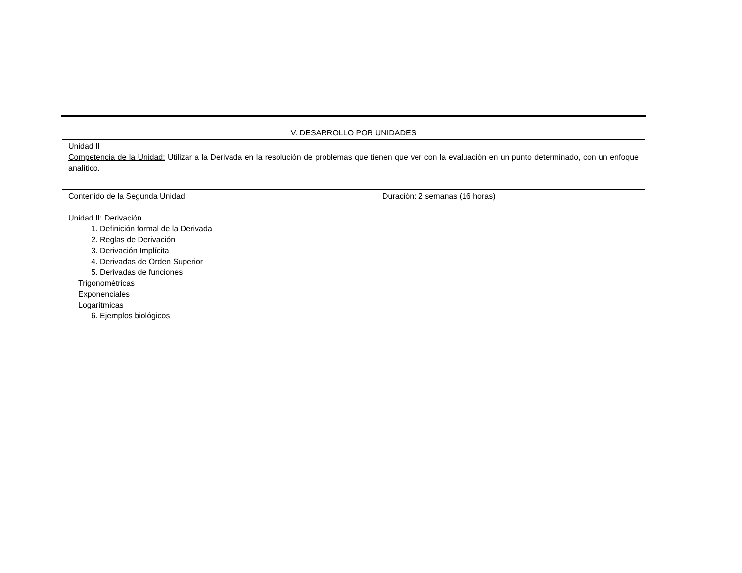| V. DESARROLLO POR UNIDADES |
| Unidad II Competencia de la Unidad: Utilizar a la Derivada en la resolución de problemas que tienen que ver con la evaluación en un punto determinado, con un enfoque analítico. |
| Contenido de la Segunda Unidad Duración: 2 semanas (16 horas) Unidad II: Derivación 1. Definición formal de la Derivada 2. Reglas de Derivación 3. Derivación Implícita 4. Derivadas de Orden Superior 5. Derivadas de funciones Trigonométricas Exponenciales Logarítmicas 6. Ejemplos biológicos |